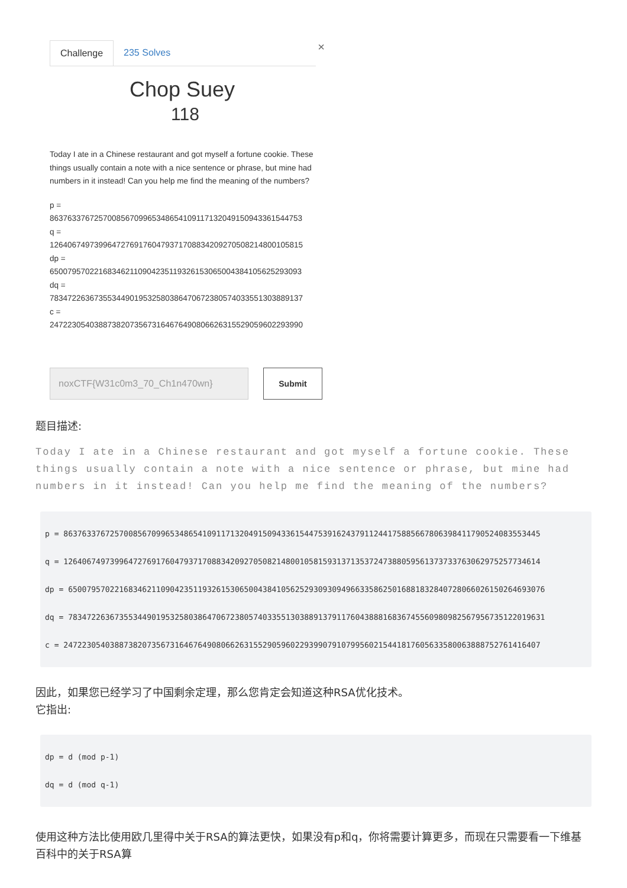Challenge 235 Solves ×
Chop Suey
118
Today I ate in a Chinese restaurant and got myself a fortune cookie. These things usually contain a note with a nice sentence or phrase, but mine had numbers in it instead! Can you help me find the meaning of the numbers?
p =
863763376725700856709965348654109117132049150943361544753
q =
126406749739964727691760479371708834209270508214800105815
dp =
650079570221683462110904235119326153065004384105625293093
dq =
783472263673553449019532580386470672380574033551303889137
c =
247223054038873820735673164676490806626315529059602293990
noxCTF{W31c0m3_70_Ch1n470wn} Submit
题目描述:
Today I ate in a Chinese restaurant and got myself a fortune cookie. These things usually contain a note with a nice sentence or phrase, but mine had numbers in it instead! Can you help me find the meaning of the numbers?
p = 8637633767257008567099653486541091171320491509433615447539162437911244175885667806398411790524083553445
q = 1264067497399647276917604793717088342092705082148001058159313713537247388059561373733763062975257734614
dp = 6500795702216834621109042351193261530650043841056252930930949663358625016881832840728066026150264693076
dq = 7834722636735534490195325803864706723805740335513038891379117604388816836745560980982567956735122019631
c = 2472230540388738207356731646764908066263155290596022939907910799560215441817605633580063888752761416407
因此，如果您已经学习了中国剩余定理，那么您肯定会知道这种RSA优化技术。
它指出:
dp = d (mod p-1)
dq = d (mod q-1)
使用这种方法比使用欧几里得中关于RSA的算法更快，如果没有p和q，你将需要计算更多，而现在只需要看一下维基百科中的关于RSA算